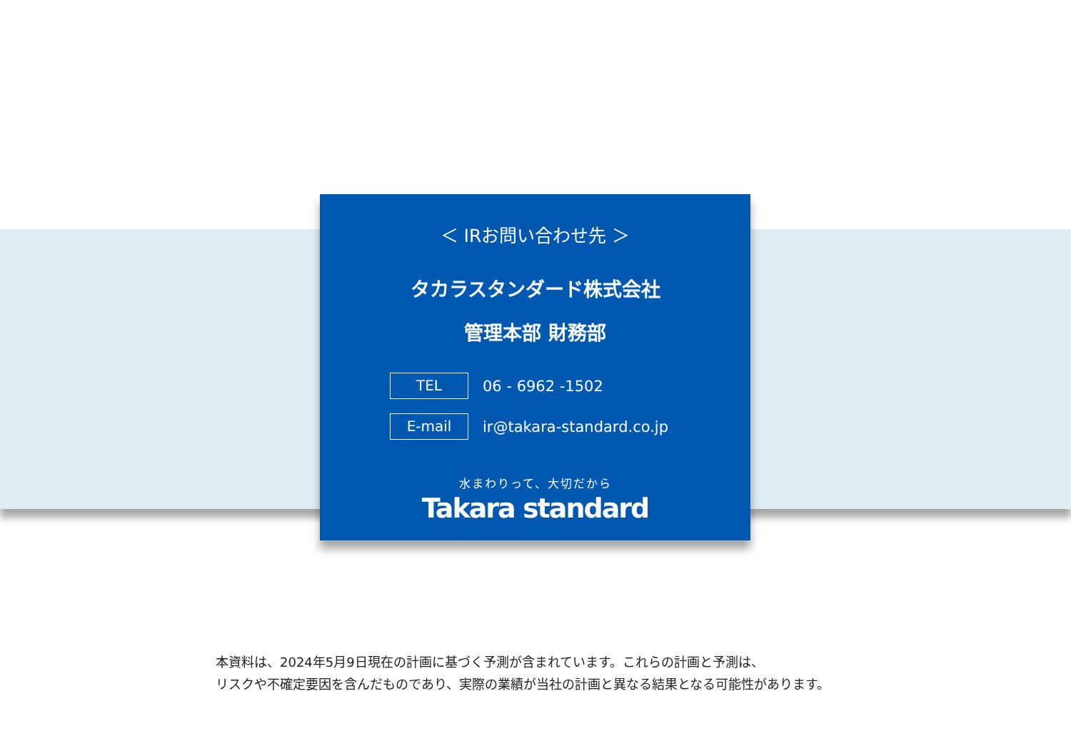＜ IRお問い合わせ先 ＞
タカラスタンダード株式会社
管理本部 財務部
TEL
06 - 6962 -1502
E-mail
ir@takara-standard.co.jp
水まわりって、大切だから
Takara standard
本資料は、2024年5月9日現在の計画に基づく予測が含まれています。これらの計画と予測は、
リスクや不確定要因を含んだものであり、実際の業績が当社の計画と異なる結果となる可能性があります。